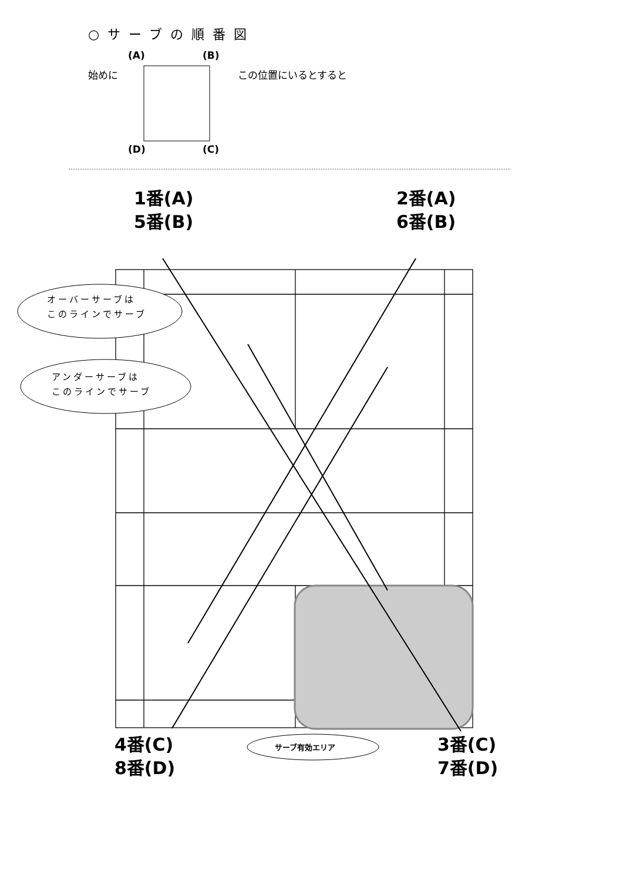○サーブの順番図
(A) (B)
始めに この位置にいるとすると
(D) (C)
1番(A)
5番(B)
2番(A)
6番(B)
オーバーサーブは
このラインでサーブ
アンダーサーブは
このラインでサーブ
4番(C)
8番(D)
サーブ有効エリア
3番(C)
7番(D)